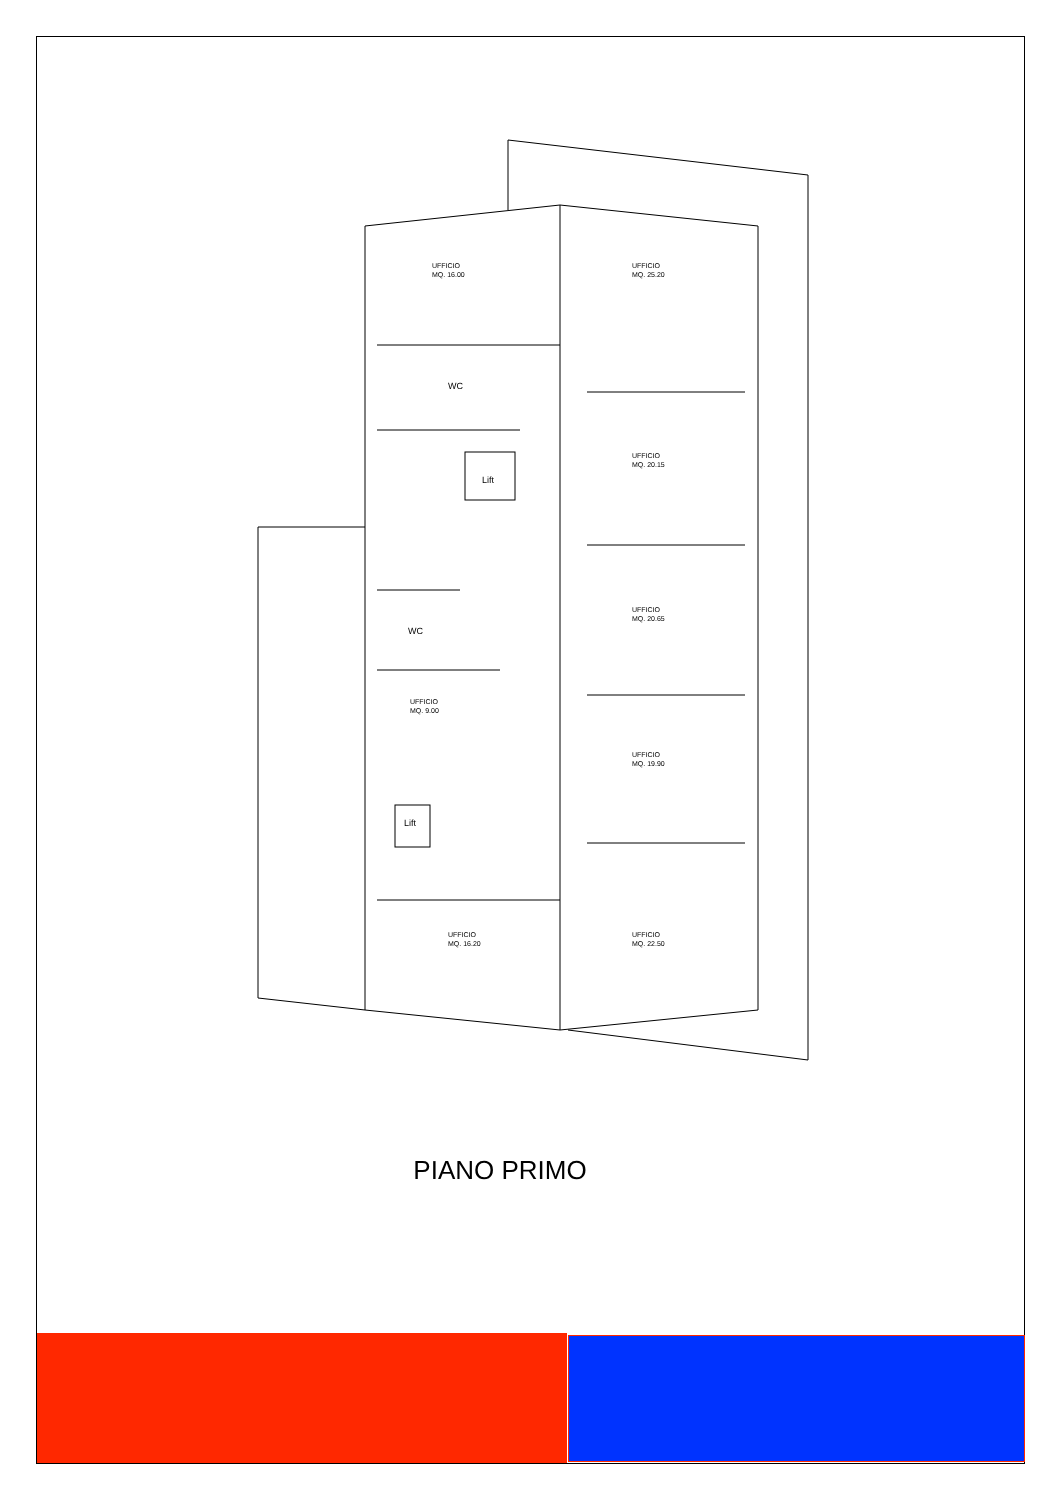UFFICIO
MQ. 16.00
UFFICIO
MQ. 25.20
WC
Lift
UFFICIO
MQ. 20.15
UFFICIO
MQ. 20.65
WC
UFFICIO
MQ. 9.00
UFFICIO
MQ. 19.90
Lift
UFFICIO
MQ. 16.20
UFFICIO
MQ. 22.50
PIANO PRIMO